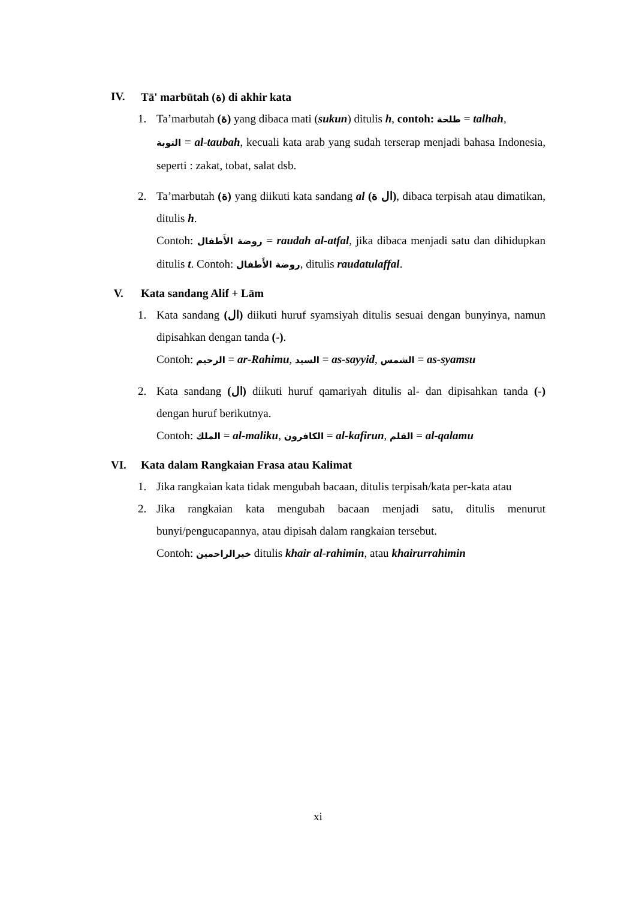IV. Tā' marbūtah (ة) di akhir kata
1. Ta’marbutah (ة) yang dibaca mati (sukun) ditulis h, contoh: طلحة = talhah,
التوبة = al-taubah, kecuali kata arab yang sudah terserap menjadi bahasa Indonesia, seperti : zakat, tobat, salat dsb.
2. Ta’marbutah (ة) yang diikuti kata sandang al (ال ة), dibaca terpisah atau dimatikan, ditulis h.
Contoh: روضة الأَطفال = raudah al-atfal, jika dibaca menjadi satu dan dihidupkan ditulis t. Contoh: روضة الأَطفال, ditulis raudatulaffal.
V. Kata sandang Alif + Lām
1. Kata sandang (ال) diikuti huruf syamsiyah ditulis sesuai dengan bunyinya, namun dipisahkan dengan tanda (-).
Contoh: الرحيم = ar-Rahimu, السيد = as-sayyid, الشمس = as-syamsu
2. Kata sandang (ال) diikuti huruf qamariyah ditulis al- dan dipisahkan tanda (-) dengan huruf berikutnya.
Contoh: الملك = al-maliku, الكافرون = al-kafirun, القلم = al-qalamu
VI. Kata dalam Rangkaian Frasa atau Kalimat
1. Jika rangkaian kata tidak mengubah bacaan, ditulis terpisah/kata per-kata atau
2. Jika rangkaian kata mengubah bacaan menjadi satu, ditulis menurut bunyi/pengucapannya, atau dipisah dalam rangkaian tersebut.
Contoh: خيرالراحمين ditulis khair al-rahimin, atau khairurrahimin
xi